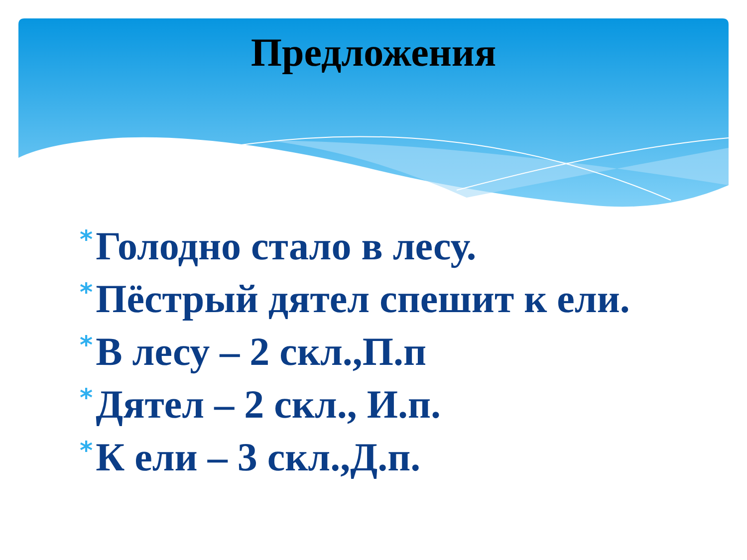Предложения
* Голодно стало в лесу.
* Пёстрый дятел спешит к ели.
* В лесу – 2 скл.,П.п
* Дятел – 2 скл., И.п.
* К ели – 3 скл.,Д.п.